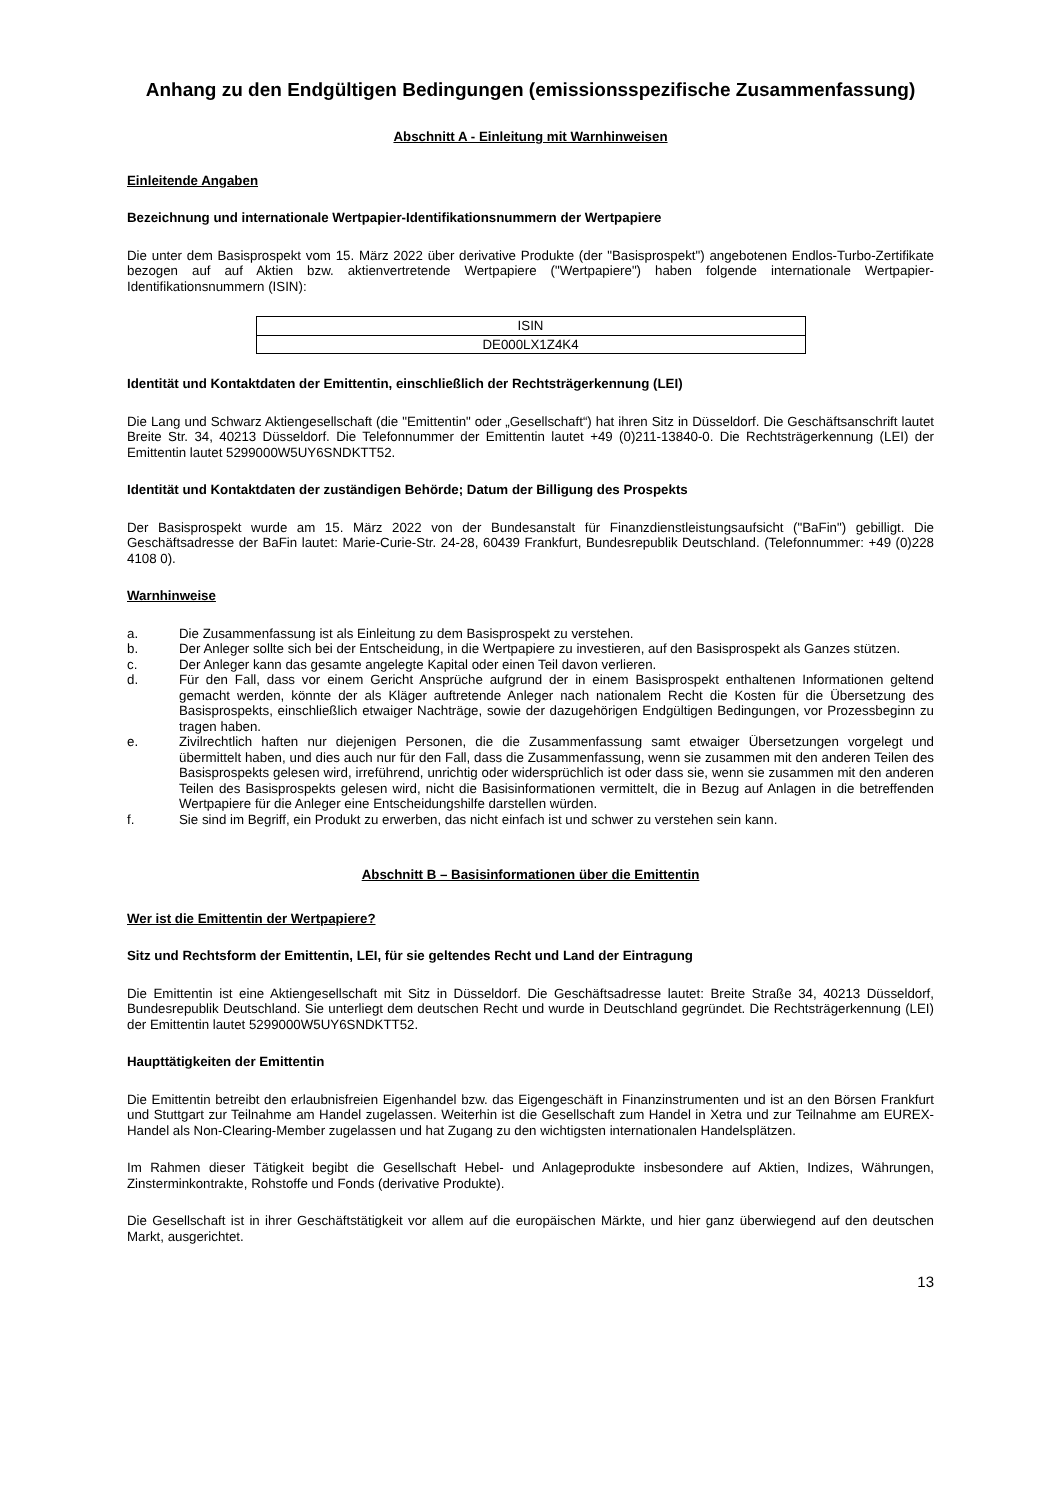Anhang zu den Endgültigen Bedingungen (emissionsspezifische Zusammenfassung)
Abschnitt A - Einleitung mit Warnhinweisen
Einleitende Angaben
Bezeichnung und internationale Wertpapier-Identifikationsnummern der Wertpapiere
Die unter dem Basisprospekt vom 15. März 2022 über derivative Produkte (der "Basisprospekt") angebotenen Endlos-Turbo-Zertifikate bezogen auf auf Aktien bzw. aktienvertretende Wertpapiere ("Wertpapiere") haben folgende internationale Wertpapier-Identifikationsnummern (ISIN):
| ISIN |
| DE000LX1Z4K4 |
Identität und Kontaktdaten der Emittentin, einschließlich der Rechtsträgerkennung (LEI)
Die Lang und Schwarz Aktiengesellschaft (die "Emittentin" oder „Gesellschaft“) hat ihren Sitz in Düsseldorf. Die Geschäftsanschrift lautet Breite Str. 34, 40213 Düsseldorf. Die Telefonnummer der Emittentin lautet +49 (0)211-13840-0. Die Rechtsträgerkennung (LEI) der Emittentin lautet 5299000W5UY6SNDKTT52.
Identität und Kontaktdaten der zuständigen Behörde; Datum der Billigung des Prospekts
Der Basisprospekt wurde am 15. März 2022 von der Bundesanstalt für Finanzdienstleistungsaufsicht ("BaFin") gebilligt. Die Geschäftsadresse der BaFin lautet: Marie-Curie-Str. 24-28, 60439 Frankfurt, Bundesrepublik Deutschland. (Telefonnummer: +49 (0)228 4108 0).
Warnhinweise
a. Die Zusammenfassung ist als Einleitung zu dem Basisprospekt zu verstehen.
b. Der Anleger sollte sich bei der Entscheidung, in die Wertpapiere zu investieren, auf den Basisprospekt als Ganzes stützen.
c. Der Anleger kann das gesamte angelegte Kapital oder einen Teil davon verlieren.
d. Für den Fall, dass vor einem Gericht Ansprüche aufgrund der in einem Basisprospekt enthaltenen Informationen geltend gemacht werden, könnte der als Kläger auftretende Anleger nach nationalem Recht die Kosten für die Übersetzung des Basisprospekts, einschließlich etwaiger Nachträge, sowie der dazugehörigen Endgültigen Bedingungen, vor Prozessbeginn zu tragen haben.
e. Zivilrechtlich haften nur diejenigen Personen, die die Zusammenfassung samt etwaiger Übersetzungen vorgelegt und übermittelt haben, und dies auch nur für den Fall, dass die Zusammenfassung, wenn sie zusammen mit den anderen Teilen des Basisprospekts gelesen wird, irreführend, unrichtig oder widersprüchlich ist oder dass sie, wenn sie zusammen mit den anderen Teilen des Basisprospekts gelesen wird, nicht die Basisinformationen vermittelt, die in Bezug auf Anlagen in die betreffenden Wertpapiere für die Anleger eine Entscheidungshilfe darstellen würden.
f. Sie sind im Begriff, ein Produkt zu erwerben, das nicht einfach ist und schwer zu verstehen sein kann.
Abschnitt B – Basisinformationen über die Emittentin
Wer ist die Emittentin der Wertpapiere?
Sitz und Rechtsform der Emittentin, LEI, für sie geltendes Recht und Land der Eintragung
Die Emittentin ist eine Aktiengesellschaft mit Sitz in Düsseldorf. Die Geschäftsadresse lautet: Breite Straße 34, 40213 Düsseldorf, Bundesrepublik Deutschland. Sie unterliegt dem deutschen Recht und wurde in Deutschland gegründet. Die Rechtsträgerkennung (LEI) der Emittentin lautet 5299000W5UY6SNDKTT52.
Haupttätigkeiten der Emittentin
Die Emittentin betreibt den erlaubnisfreien Eigenhandel bzw. das Eigengeschäft in Finanzinstrumenten und ist an den Börsen Frankfurt und Stuttgart zur Teilnahme am Handel zugelassen. Weiterhin ist die Gesellschaft zum Handel in Xetra und zur Teilnahme am EUREX-Handel als Non-Clearing-Member zugelassen und hat Zugang zu den wichtigsten internationalen Handelsplätzen.
Im Rahmen dieser Tätigkeit begibt die Gesellschaft Hebel- und Anlageprodukte insbesondere auf Aktien, Indizes, Währungen, Zinsterminkontrakte, Rohstoffe und Fonds (derivative Produkte).
Die Gesellschaft ist in ihrer Geschäftstätigkeit vor allem auf die europäischen Märkte, und hier ganz überwiegend auf den deutschen Markt, ausgerichtet.
13